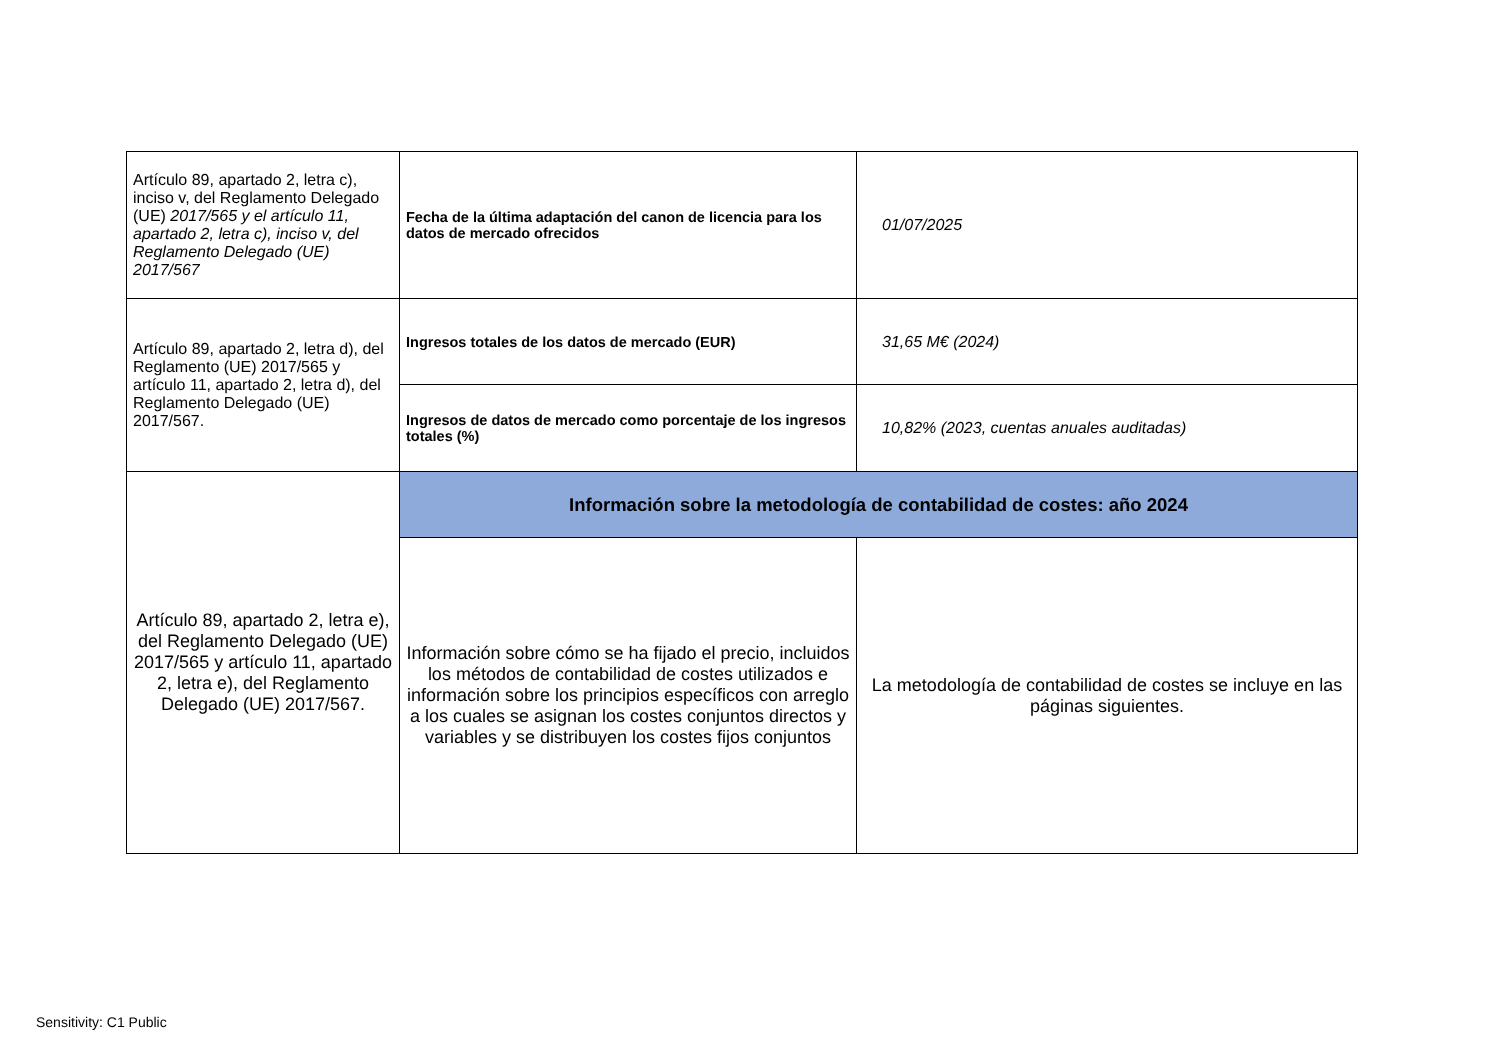| Artículo 89, apartado 2, letra c), inciso v, del Reglamento Delegado (UE) 2017/565 y el artículo 11, apartado 2, letra c), inciso v, del Reglamento Delegado (UE) 2017/567 | Fecha de la última adaptación del canon de licencia para los datos de mercado ofrecidos | 01/07/2025 |
| Artículo 89, apartado 2, letra d), del Reglamento (UE) 2017/565 y artículo 11, apartado 2, letra d), del Reglamento Delegado (UE) 2017/567. | Ingresos totales de los datos de mercado (EUR) | 31,65 M€ (2024) |
| | Ingresos de datos de mercado como porcentaje de los ingresos totales (%) | 10,82% (2023, cuentas anuales auditadas) |
| Artículo 89, apartado 2, letra e), del Reglamento Delegado (UE) 2017/565 y artículo 11, apartado 2, letra e), del Reglamento Delegado (UE) 2017/567. | Información sobre la metodología de contabilidad de costes: año 2024 | |
| | Información sobre cómo se ha fijado el precio, incluidos los métodos de contabilidad de costes utilizados e información sobre los principios específicos con arreglo a los cuales se asignan los costes conjuntos directos y variables y se distribuyen los costes fijos conjuntos | La metodología de contabilidad de costes se incluye en las páginas siguientes. |
Sensitivity: C1 Public